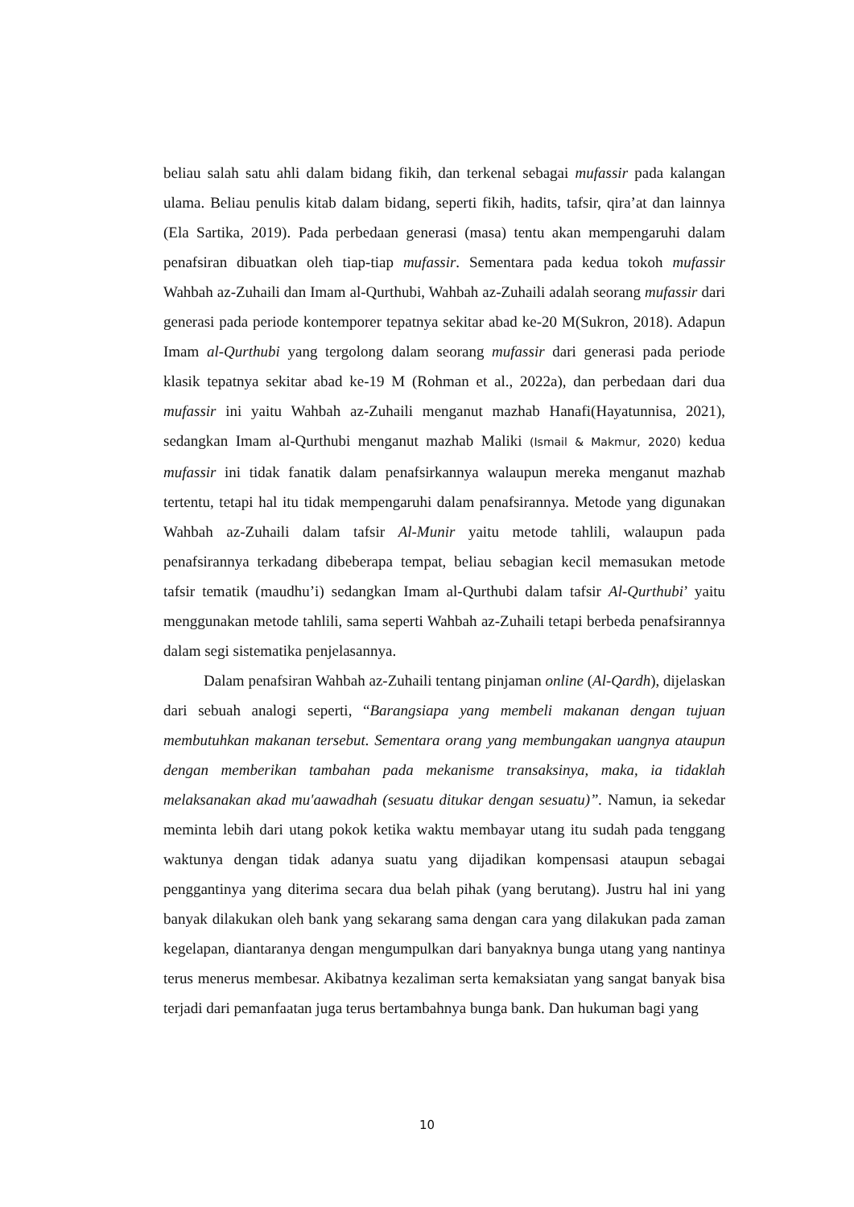beliau salah satu ahli dalam bidang fikih, dan terkenal sebagai mufassir pada kalangan ulama. Beliau penulis kitab dalam bidang, seperti fikih, hadits, tafsir, qira’at dan lainnya (Ela Sartika, 2019). Pada perbedaan generasi (masa) tentu akan mempengaruhi dalam penafsiran dibuatkan oleh tiap-tiap mufassir. Sementara pada kedua tokoh mufassir Wahbah az-Zuhaili dan Imam al-Qurthubi, Wahbah az-Zuhaili adalah seorang mufassir dari generasi pada periode kontemporer tepatnya sekitar abad ke-20 M(Sukron, 2018). Adapun Imam al-Qurthubi yang tergolong dalam seorang mufassir dari generasi pada periode klasik tepatnya sekitar abad ke-19 M (Rohman et al., 2022a), dan perbedaan dari dua mufassir ini yaitu Wahbah az-Zuhaili menganut mazhab Hanafi(Hayatunnisa, 2021), sedangkan Imam al-Qurthubi menganut mazhab Maliki (Ismail & Makmur, 2020) kedua mufassir ini tidak fanatik dalam penafsirkannya walaupun mereka menganut mazhab tertentu, tetapi hal itu tidak mempengaruhi dalam penafsirannya. Metode yang digunakan Wahbah az-Zuhaili dalam tafsir Al-Munir yaitu metode tahlili, walaupun pada penafsirannya terkadang dibeberapa tempat, beliau sebagian kecil memasukan metode tafsir tematik (maudhu’i) sedangkan Imam al-Qurthubi dalam tafsir Al-Qurthubi’ yaitu menggunakan metode tahlili, sama seperti Wahbah az-Zuhaili tetapi berbeda penafsirannya dalam segi sistematika penjelasannya.
Dalam penafsiran Wahbah az-Zuhaili tentang pinjaman online (Al-Qardh), dijelaskan dari sebuah analogi seperti, “Barangsiapa yang membeli makanan dengan tujuan membutuhkan makanan tersebut. Sementara orang yang membungakan uangnya ataupun dengan memberikan tambahan pada mekanisme transaksinya, maka, ia tidaklah melaksanakan akad mu'aawadhah (sesuatu ditukar dengan sesuatu)”. Namun, ia sekedar meminta lebih dari utang pokok ketika waktu membayar utang itu sudah pada tenggang waktunya dengan tidak adanya suatu yang dijadikan kompensasi ataupun sebagai penggantinya yang diterima secara dua belah pihak (yang berutang). Justru hal ini yang banyak dilakukan oleh bank yang sekarang sama dengan cara yang dilakukan pada zaman kegelapan, diantaranya dengan mengumpulkan dari banyaknya bunga utang yang nantinya terus menerus membesar. Akibatnya kezaliman serta kemaksiatan yang sangat banyak bisa terjadi dari pemanfaatan juga terus bertambahnya bunga bank. Dan hukuman bagi yang
10